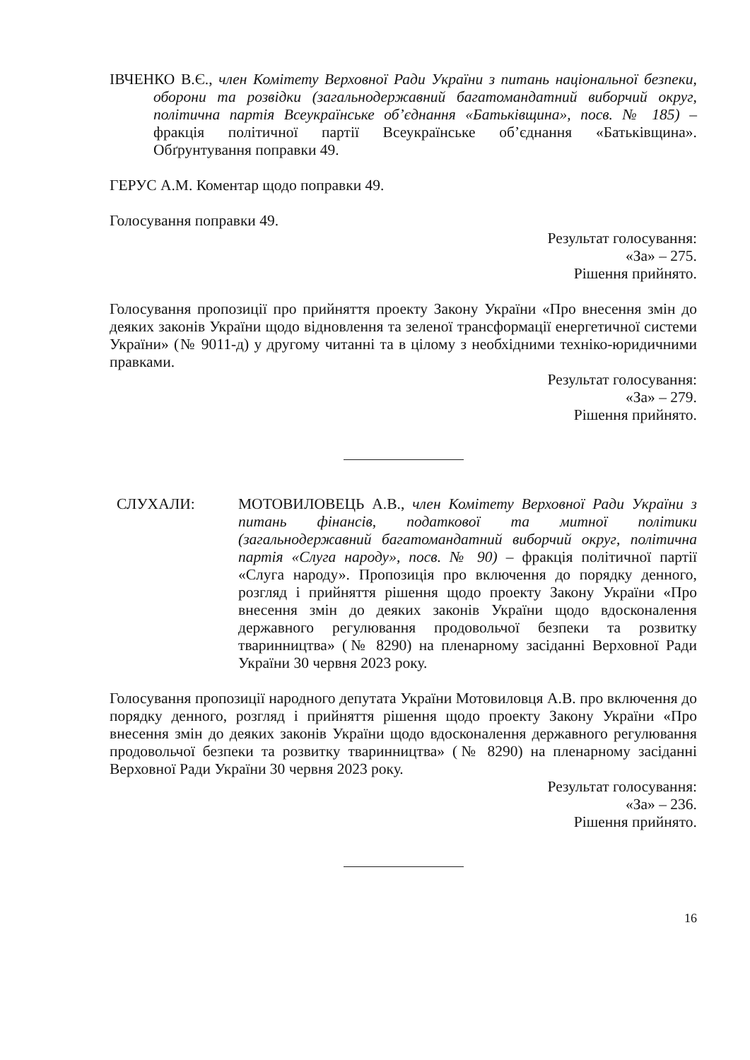ІВЧЕНКО В.Є., член Комітету Верховної Ради України з питань національної безпеки, оборони та розвідки (загальнодержавний багатомандатний виборчий округ, політична партія Всеукраїнське об’єднання «Батьківщина», посв. № 185) – фракція політичної партії Всеукраїнське об’єднання «Батьківщина». Обґрунтування поправки 49.
ГЕРУС А.М. Коментар щодо поправки 49.
Голосування поправки 49.
Результат голосування:
«За» – 275.
Рішення прийнято.
Голосування пропозиції про прийняття проекту Закону України «Про внесення змін до деяких законів України щодо відновлення та зеленої трансформації енергетичної системи України» (№ 9011-д) у другому читанні та в цілому з необхідними техніко-юридичними правками.
Результат голосування:
«За» – 279.
Рішення прийнято.
СЛУХАЛИ: МОТОВИЛОВЕЦЬ А.В., член Комітету Верховної Ради України з питань фінансів, податкової та митної політики (загальнодержавний багатомандатний виборчий округ, політична партія «Слуга народу», посв. № 90) – фракція політичної партії «Слуга народу». Пропозиція про включення до порядку денного, розгляд і прийняття рішення щодо проекту Закону України «Про внесення змін до деяких законів України щодо вдосконалення державного регулювання продовольчої безпеки та розвитку тваринництва» (№ 8290) на пленарному засіданні Верховної Ради України 30 червня 2023 року.
Голосування пропозиції народного депутата України Мотовиловця А.В. про включення до порядку денного, розгляд і прийняття рішення щодо проекту Закону України «Про внесення змін до деяких законів України щодо вдосконалення державного регулювання продовольчої безпеки та розвитку тваринництва» (№ 8290) на пленарному засіданні Верховної Ради України 30 червня 2023 року.
Результат голосування:
«За» – 236.
Рішення прийнято.
16